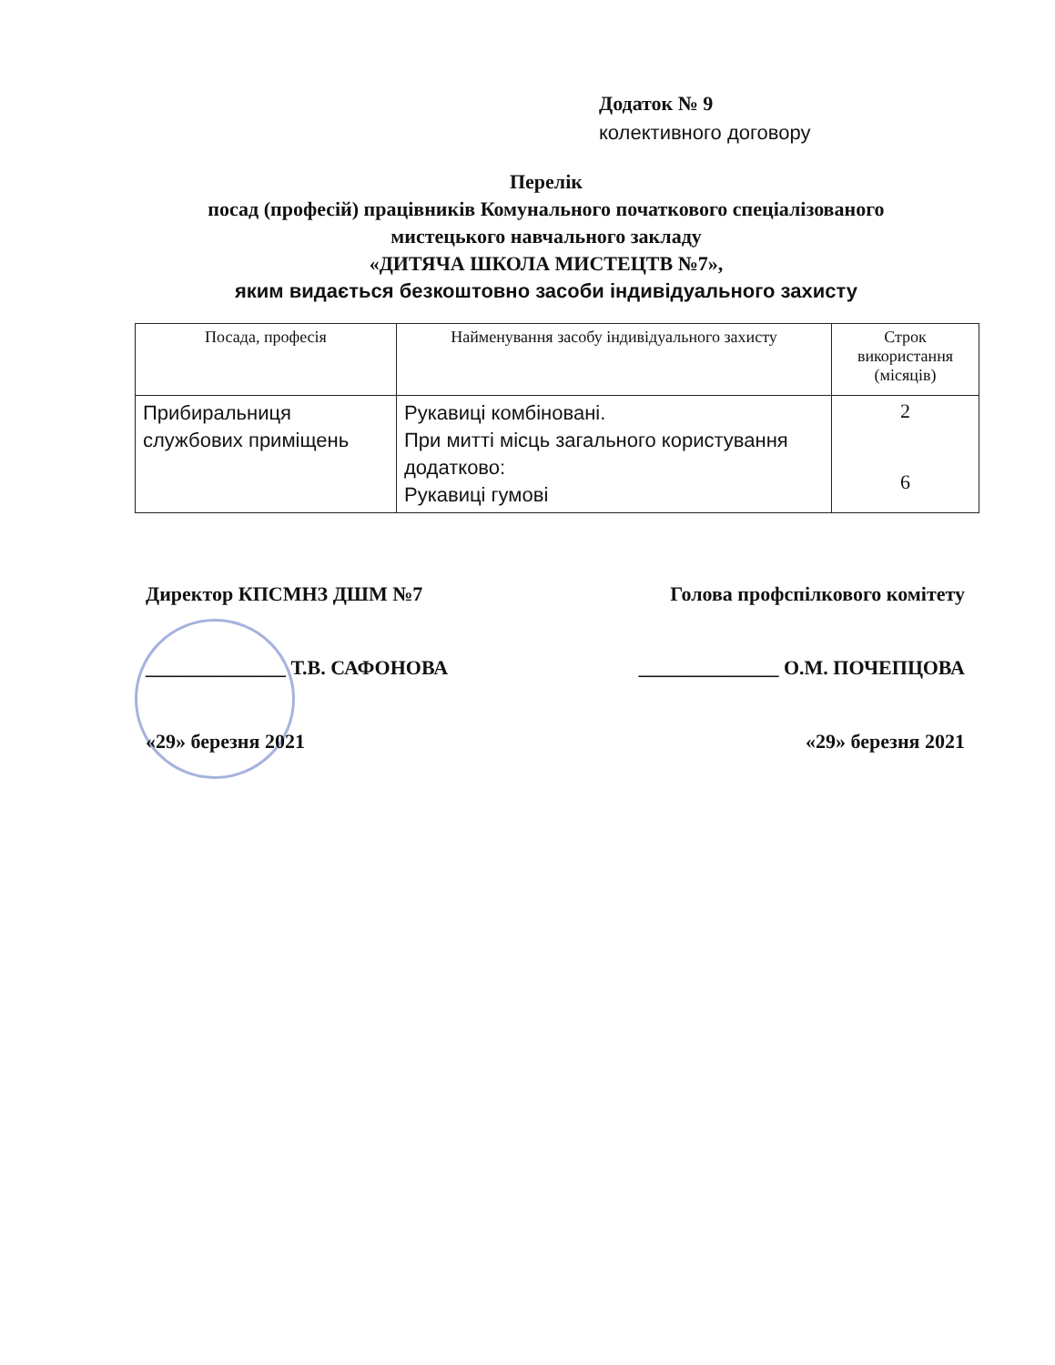Додаток № 9
колективного договору
Перелік
посад (професій) працівників Комунального початкового спеціалізованого мистецького навчального закладу
«ДИТЯЧА ШКОЛА МИСТЕЦТВ №7»,
яким видається безкоштовно засоби індивідуального захисту
| Посада, професія | Найменування засобу індивідуального захисту | Строк використання (місяців) |
| --- | --- | --- |
| Прибиральниця службових приміщень | Рукавиці комбіновані. При митті місць загального користування додатково: Рукавиці гумові | 2 6 |
Директор КПСМНЗ ДШМ №7 Голова профспілкового комітету
______________ Т.В. САФОНОВА ______________ О.М. ПОЧЕПЦОВА
«29» березня 2021 «29» березня 2021